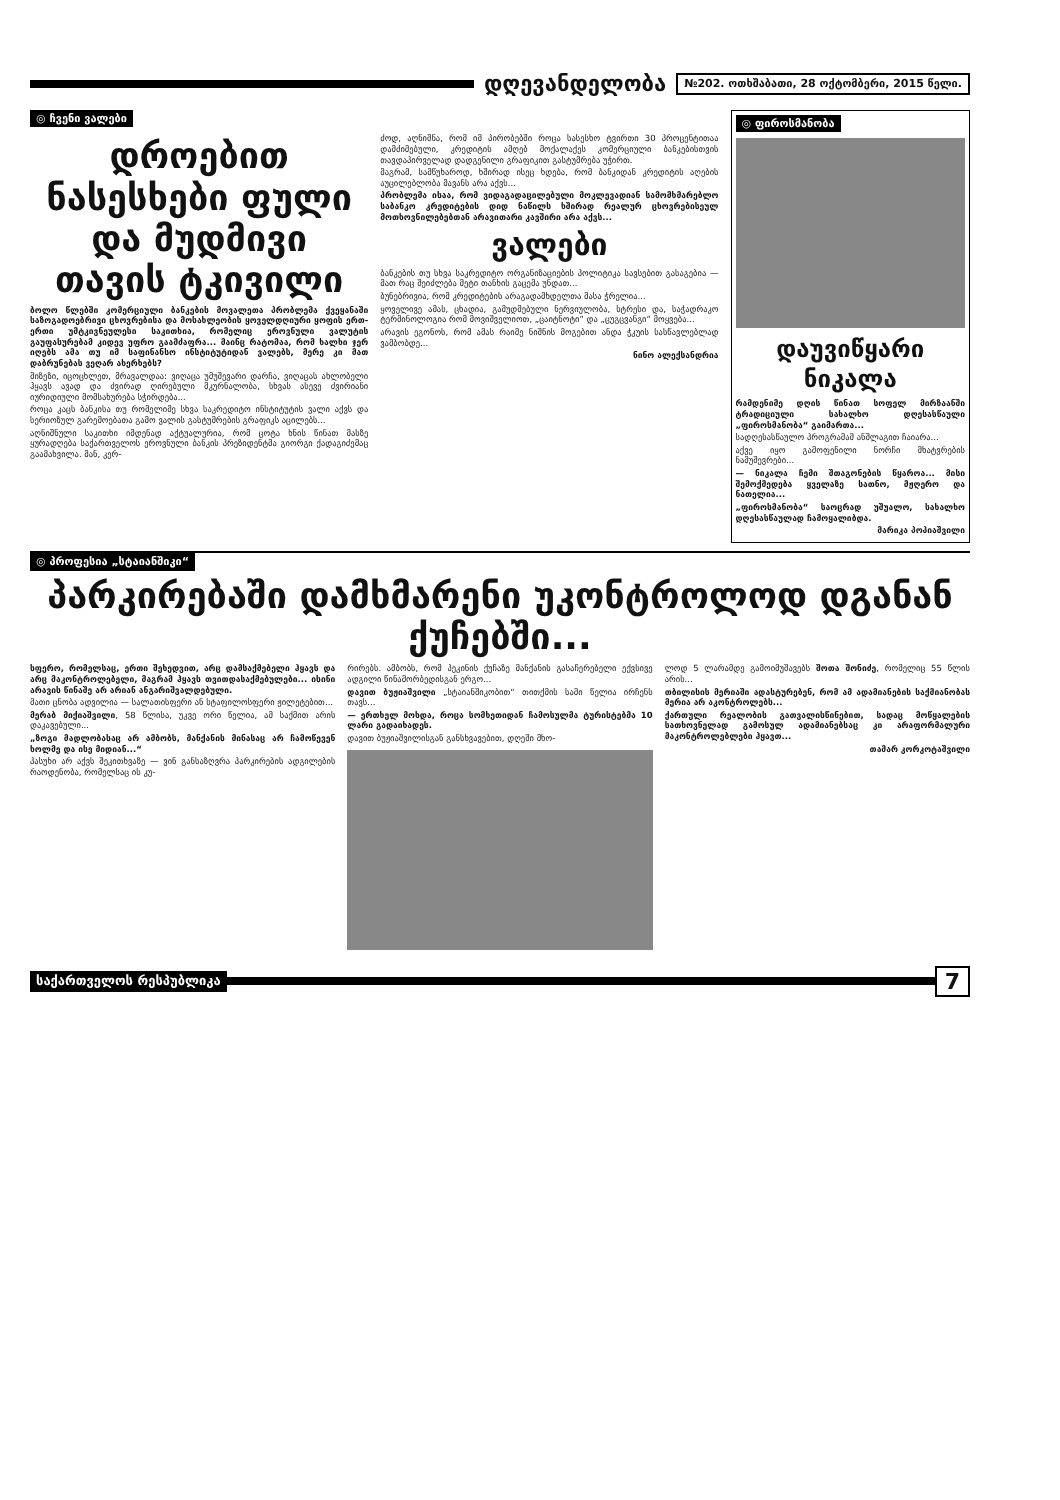დღევანდელობა
№202. ოთხშაბათი, 28 ოქტომბერი, 2015 წელი.
◎ ჩვენი ვალები
დროებით ნასესხები ფული და მუდმივი თავის ტკივილი
ბოლო წლებში კომერციული ბანკების მოვალეთა პრობლემა ქვეყანაში საზოგადოებრივი ცხოვრებისა და მოსახლეობის ყოველდღიური ყოფის ერთ-ერთი უმტკივნეულესი საკითხია, რომელიც ეროვნული ვალუტის გაუფასურებამ კიდევ უფრო გაამძაფრა... მაინც რატომაა, რომ ხალხი ჯერ იღებს ამა თუ იმ საფინანსო ინსტიტუტიდან ვალებს, მერე კი მათ დაბრუნებას ვეღარ ახერხებს?
მიზეზი, იცოცხლეთ, მრავალდაა: ვიღაცა უმუშევარი დარჩა, ვიღაცას ახლობელი ჰყავს ავად და ძვირად ღირებული მკურნალობა, სხვას ასევე ძვირიანი იურიდიული მომსახურება სჭირდება...
როცა კაცს ბანკისა თუ რომელიმე სხვა საკრედიტო ინსტიტუტის ვალი აქვს და სერიოზულ გარემოებათა გამო ვალის გასტუმრების გრაფიკს აცილებს...
აღნიშნული საკითხი იმდენად აქტუალურია, რომ ცოტა ხნის წინათ მასზე ყურადღება საქართველოს ეროვნული ბანკის პრეზიდენტმა გიორგი ქადაგიძემაც გაამახვილა. მან, კერ-
ძოდ, აღნიშნა, რომ იმ პირობებში როცა სასესხო ტვირთი 30 პროცენტითაა დამძიმებული, კრედიტის ამღებ მოქალაქეს კომერციული ბანკებისთვის თავდაპირველად დადგენილი გრაფიკით გასტუმრება უჭირთ.
მაგრამ, სამწუხაროდ, ხშირად ისეც ხდება, რომ ბანკიდან კრედიტის აღების აუცილებლობა მავანს არა აქვს...
პრობლემა ისაა, რომ ვიდაგადაცილებული მოკლევადიან სამომხმარებლო საბანკო კრედიტების დიდ ნაწილს ხშირად რეალურ ცხოვრებისეულ მოთხოვნილებებთან არავითარი კავშირი არა აქვს...
ვალები
ბანკების თუ სხვა საკრედიტო ორგანიზაციების პოლიტიკა სავსებით გასაგებია — მათ რაც შეიძლება მეტი თანხის გაცემა უნდათ...
ბუნებრივია, რომ კრედიტების არაგადამხდელთა მასა ჭრელია...
ყოველივე ამას, ცხადია, გამუდმებული ნერვიულობა, სტრესი და, საჭადრაკო ტერმინოლოგია რომ მოვიშველიოთ, „ცაიტნოტი“ და „ცუგცვანგი“ მოყვება...
არავის ეგონოს, რომ ამას რაიმე ნიშნის მოგებით ანდა ჭკუის სასწავლებლად ვამბობდე...
ნინო ალექსანდრია
◎ ფიროსმანობა
დაუვიწყარი ნიკალა
რამდენიმე დღის წინათ სოფელ მირზაანში ტრადიციული სახალხო დღესასწაული „ფიროსმანობა“ გაიმართა...
სადღესასწაულო პროგრამამ ანშლაგით ჩაიარა...
აქვე იყო გამოფენილი ნორჩი მხატვრების ნამუშევრები...
— ნიკალა ჩემი შთაგონების წყაროა... მისი შემოქმედება ყველაზე სათნო, მჟღერო და ნათელია...
„ფიროსმანობა“ საოცრად უშუალო, სახალხო დღესასწაულად ჩამოყალიბდა.
მარიკა პოპიაშვილი
◎ პროფესია „სტაიანშიკი“
პარკირებაში დამხმარენი უკონტროლოდ დგანან ქუჩებში...
სფერო, რომელსაც, ერთი შეხედვით, არც დამსაქმებელი ჰყავს და არც მაკონტროლებელი, მაგრამ ჰყავს თვითდასაქმებულები... ისინი არავის წინაშე არ არიან ანგარიშვალდებული.
მათი ცნობა ადვილია — სალათისფერი ან სტაფილოსფერი ჟილეტებით...
მერაბ მიქიაშვილი, 58 წლისა, უკვე ორი წელია, ამ საქმით არის დაკავებული...
„ზოგი მადლობასაც არ ამბობს, მანქანის მინასაც არ ჩამოწევენ ხოლმე და ისე მიდიან...“
პასუხი არ აქვს შეკითხვაზე — ვინ განსაზღვრა პარკირების ადგილების რაოდენობა, რომელსაც ის კუ-
რირებს. ამბობს, რომ პეკინის ქუჩაზე მანქანის გასაჩერებელი ექვსივე ადგილი წინამორბედისგან ერგო...
დავით ბუჟიაშვილი „სტაიანშიკობით“ თითქმის სამი წელია ირჩენს თავს...
— ერთხელ მოხდა, როცა სომხეთიდან ჩამოსულმა ტურისტებმა 10 ლარი გადაიხადეს.
დავით ბუჟიაშვილისგან განსხვავებით, დღეში მხო-
ლოდ 5 ლარამდე გამოიმუშავებს შოთა შონიძე, რომელიც 55 წლის არის...
თბილისის მერიაში ადასტურებენ, რომ ამ ადამიანების საქმიანობას მერია არ აკონტროლებს...
ქართული რეალობის გათვალისწინებით, სადაც მოწყალების სათხოვნელად გამოსულ ადამიანებსაც კი არაფორმალური მაკონტროლებლები ჰყავთ...
თამარ კორკოტაშვილი
საქართველოს რესპუბლიკა
7